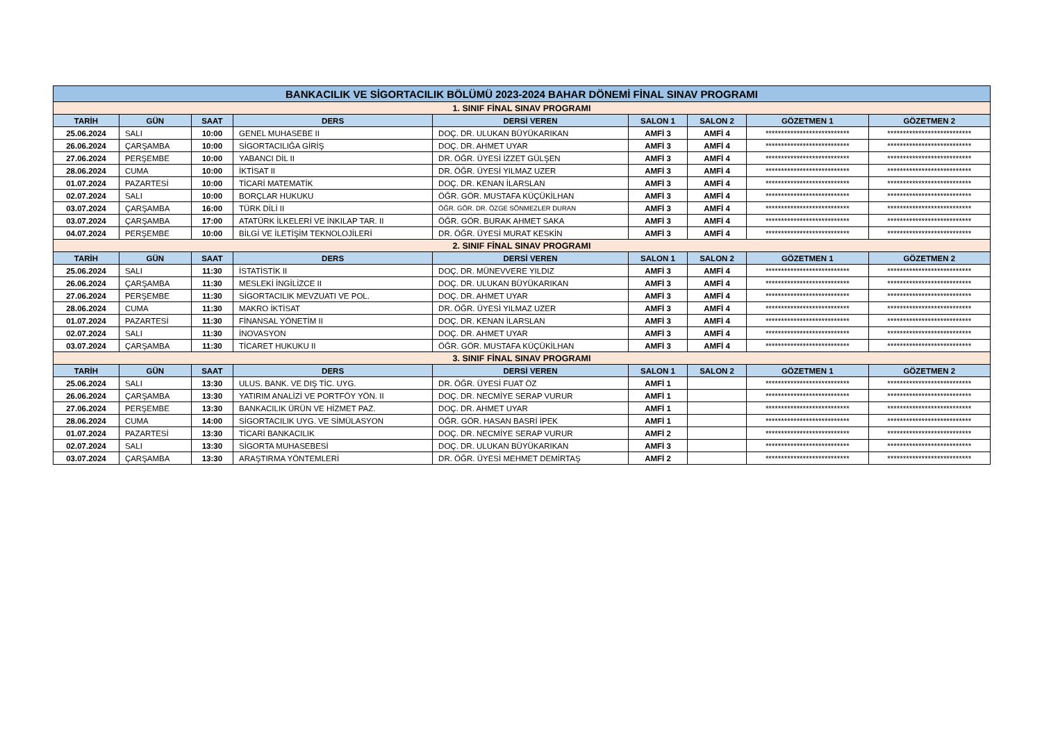| BANKACILIK VE SİGORTACILIK BÖLÜMÜ 2023-2024 BAHAR DÖNEMİ FİNAL SINAV PROGRAMI | | | | | | | | |
| 1. SINIF FİNAL SINAV PROGRAMI | | | | | | | | |
| TARİH | GÜN | SAAT | DERS | DERSİ VEREN | SALON 1 | SALON 2 | GÖZETMEN 1 | GÖZETMEN 2 |
| 25.06.2024 | SALI | 10:00 | GENEL MUHASEBE II | DOÇ. DR. ULUKAN BÜYÜKARIKAN | AMFİ 3 | AMFİ 4 | *************************** | *************************** |
| 26.06.2024 | ÇARŞAMBA | 10:00 | SİGORTACILIĞA GİRİŞ | DOÇ. DR. AHMET UYAR | AMFİ 3 | AMFİ 4 | *************************** | *************************** |
| 27.06.2024 | PERŞEMBE | 10:00 | YABANCI DİL II | DR. ÖĞR. ÜYESİ İZZET GÜLŞEN | AMFİ 3 | AMFİ 4 | *************************** | *************************** |
| 28.06.2024 | CUMA | 10:00 | İKTİSAT II | DR. ÖĞR. ÜYESİ YILMAZ UZER | AMFİ 3 | AMFİ 4 | *************************** | *************************** |
| 01.07.2024 | PAZARTESİ | 10:00 | TİCARİ MATEMATİK | DOÇ. DR. KENAN İLARSLAN | AMFİ 3 | AMFİ 4 | *************************** | *************************** |
| 02.07.2024 | SALI | 10:00 | BORÇLAR HUKUKU | ÖĞR. GÖR. MUSTAFA KÜÇÜKİLHAN | AMFİ 3 | AMFİ 4 | *************************** | *************************** |
| 03.07.2024 | ÇARŞAMBA | 16:00 | TÜRK DİLİ II | ÖĞR. GÖR. DR. ÖZGE SÖNMEZLER DURAN | AMFİ 3 | AMFİ 4 | *************************** | *************************** |
| 03.07.2024 | ÇARŞAMBA | 17:00 | ATATÜRK İLKELERİ VE İNKILAP TAR. II | ÖĞR. GÖR. BURAK AHMET SAKA | AMFİ 3 | AMFİ 4 | *************************** | *************************** |
| 04.07.2024 | PERŞEMBE | 10:00 | BİLGİ VE İLETİŞİM TEKNOLOJİLERİ | DR. ÖĞR. ÜYESİ MURAT KESKİN | AMFİ 3 | AMFİ 4 | *************************** | *************************** |
| 2. SINIF FİNAL SINAV PROGRAMI | | | | | | | | |
| TARİH | GÜN | SAAT | DERS | DERSİ VEREN | SALON 1 | SALON 2 | GÖZETMEN 1 | GÖZETMEN 2 |
| 25.06.2024 | SALI | 11:30 | İSTATİSTİK II | DOÇ. DR. MÜNEVVERE YILDIZ | AMFİ 3 | AMFİ 4 | *************************** | *************************** |
| 26.06.2024 | ÇARŞAMBA | 11:30 | MESLEKİ İNGİLİZCE II | DOÇ. DR. ULUKAN BÜYÜKARIKAN | AMFİ 3 | AMFİ 4 | *************************** | *************************** |
| 27.06.2024 | PERŞEMBE | 11:30 | SİGORTACILIK MEVZUATI VE POL. | DOÇ. DR. AHMET UYAR | AMFİ 3 | AMFİ 4 | *************************** | *************************** |
| 28.06.2024 | CUMA | 11:30 | MAKRO İKTİSAT | DR. ÖĞR. ÜYESİ YILMAZ UZER | AMFİ 3 | AMFİ 4 | *************************** | *************************** |
| 01.07.2024 | PAZARTESİ | 11:30 | FİNANSAL YÖNETİM II | DOÇ. DR. KENAN İLARSLAN | AMFİ 3 | AMFİ 4 | *************************** | *************************** |
| 02.07.2024 | SALI | 11:30 | İNOVASYON | DOÇ. DR. AHMET UYAR | AMFİ 3 | AMFİ 4 | *************************** | *************************** |
| 03.07.2024 | ÇARŞAMBA | 11:30 | TİCARET HUKUKU II | ÖĞR. GÖR. MUSTAFA KÜÇÜKİLHAN | AMFİ 3 | AMFİ 4 | *************************** | *************************** |
| 3. SINIF FİNAL SINAV PROGRAMI | | | | | | | | |
| TARİH | GÜN | SAAT | DERS | DERSİ VEREN | SALON 1 | SALON 2 | GÖZETMEN 1 | GÖZETMEN 2 |
| 25.06.2024 | SALI | 13:30 | ULUS. BANK. VE DIŞ TİC. UYG. | DR. ÖĞR. ÜYESİ FUAT ÖZ | AMFİ 1 | | *************************** | *************************** |
| 26.06.2024 | ÇARŞAMBA | 13:30 | YATIRIM ANALİZİ VE PORTFÖY YÖN. II | DOÇ. DR. NECMİYE SERAP VURUR | AMFİ 1 | | *************************** | *************************** |
| 27.06.2024 | PERŞEMBE | 13:30 | BANKACILIK ÜRÜN VE HİZMET PAZ. | DOÇ. DR. AHMET UYAR | AMFİ 1 | | *************************** | *************************** |
| 28.06.2024 | CUMA | 14:00 | SİGORTACILIK UYG. VE SİMÜLASYON | ÖĞR. GÖR. HASAN BASRİ İPEK | AMFİ 1 | | *************************** | *************************** |
| 01.07.2024 | PAZARTESİ | 13:30 | TİCARİ BANKACILIK | DOÇ. DR. NECMİYE SERAP VURUR | AMFİ 2 | | *************************** | *************************** |
| 02.07.2024 | SALI | 13:30 | SİGORTA MUHASEBESİ | DOÇ. DR. ULUKAN BÜYÜKARIKAN | AMFİ 3 | | *************************** | *************************** |
| 03.07.2024 | ÇARŞAMBA | 13:30 | ARAŞTIRMA YÖNTEMLERİ | DR. ÖĞR. ÜYESİ MEHMET DEMİRTAŞ | AMFİ 2 | | *************************** | *************************** |